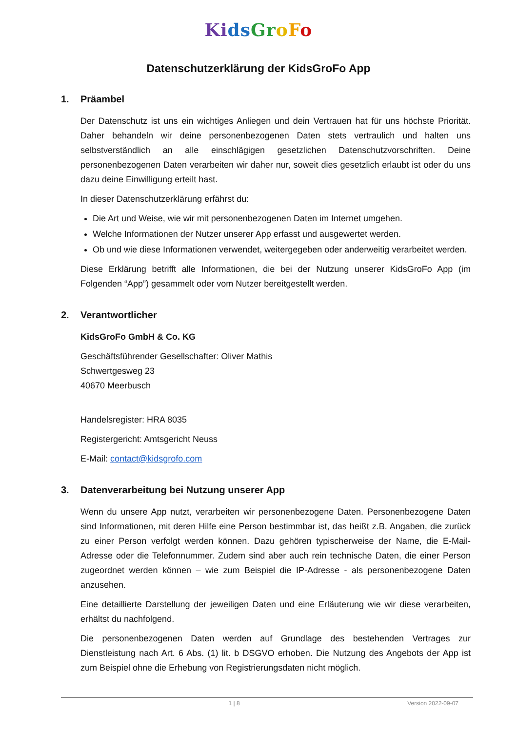Ki ds Gr oFo
Datenschutzerklärung der KidsGroFo App
1. Präambel
Der Datenschutz ist uns ein wichtiges Anliegen und dein Vertrauen hat für uns höchste Priorität. Daher behandeln wir deine personenbezogenen Daten stets vertraulich und halten uns selbstverständlich an alle einschlägigen gesetzlichen Datenschutzvorschriften. Deine personenbezogenen Daten verarbeiten wir daher nur, soweit dies gesetzlich erlaubt ist oder du uns dazu deine Einwilligung erteilt hast.
In dieser Datenschutzerklärung erfährst du:
Die Art und Weise, wie wir mit personenbezogenen Daten im Internet umgehen.
Welche Informationen der Nutzer unserer App erfasst und ausgewertet werden.
Ob und wie diese Informationen verwendet, weitergegeben oder anderweitig verarbeitet werden.
Diese Erklärung betrifft alle Informationen, die bei der Nutzung unserer KidsGroFo App (im Folgenden “App”) gesammelt oder vom Nutzer bereitgestellt werden.
2. Verantwortlicher
KidsGroFo GmbH & Co. KG
Geschäftsführender Gesellschafter: Oliver Mathis
Schwertgesweg 23
40670 Meerbusch
Handelsregister: HRA 8035
Registergericht: Amtsgericht Neuss
E-Mail: contact@kidsgrofo.com
3. Datenverarbeitung bei Nutzung unserer App
Wenn du unsere App nutzt, verarbeiten wir personenbezogene Daten. Personenbezogene Daten sind Informationen, mit deren Hilfe eine Person bestimmbar ist, das heißt z.B. Angaben, die zurück zu einer Person verfolgt werden können. Dazu gehören typischerweise der Name, die E-Mail-Adresse oder die Telefonnummer. Zudem sind aber auch rein technische Daten, die einer Person zugeordnet werden können – wie zum Beispiel die IP-Adresse - als personenbezogene Daten anzusehen.
Eine detaillierte Darstellung der jeweiligen Daten und eine Erläuterung wie wir diese verarbeiten, erhältst du nachfolgend.
Die personenbezogenen Daten werden auf Grundlage des bestehenden Vertrages zur Dienstleistung nach Art. 6 Abs. (1) lit. b DSGVO erhoben. Die Nutzung des Angebots der App ist zum Beispiel ohne die Erhebung von Registrierungsdaten nicht möglich.
1 | 8 Version 2022-09-07